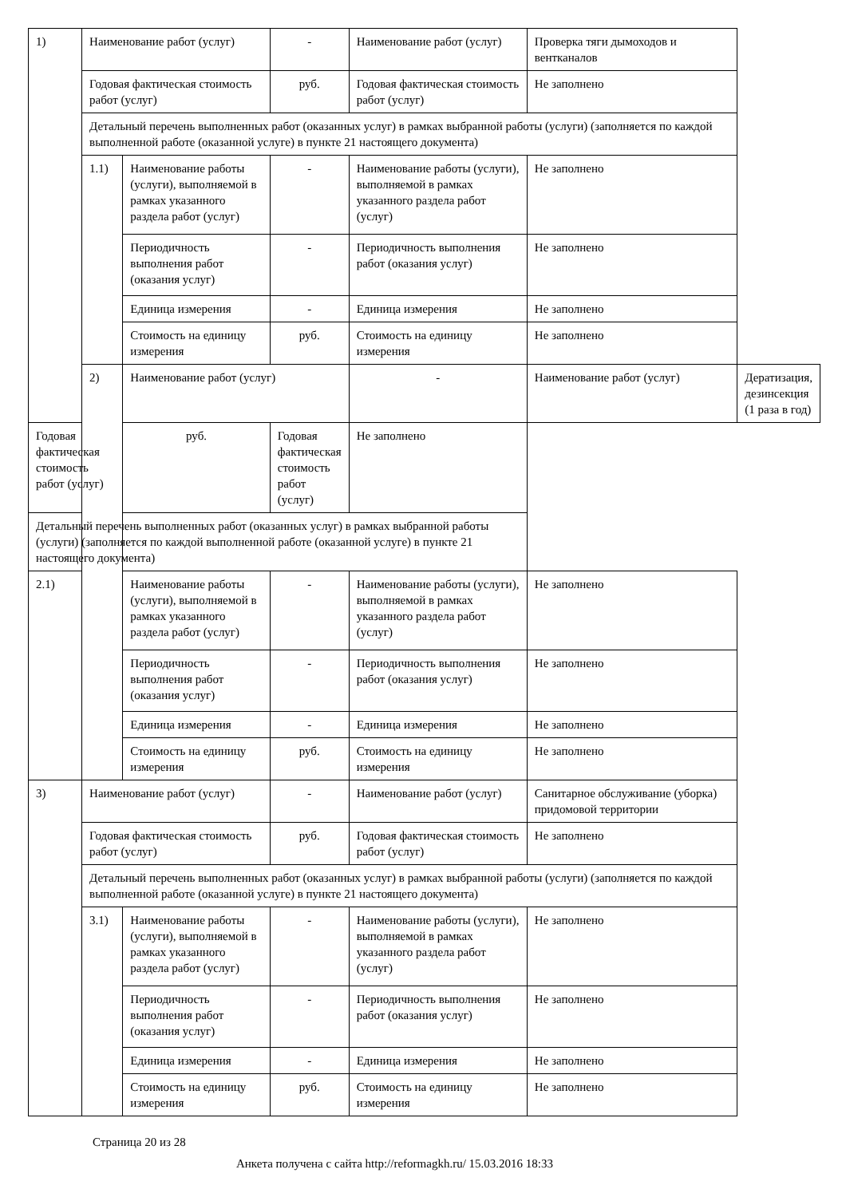| 1) | Наименование работ (услуг) | | - | Наименование работ (услуг) | Проверка тяги дымоходов и вентканалов | |
| | Годовая фактическая стоимость работ (услуг) | | руб. | Годовая фактическая стоимость работ (услуг) | Не заполнено | |
| | Детальный перечень выполненных работ (оказанных услуг) в рамках выбранной работы (услуги) (заполняется по каждой выполненной работе (оказанной услуге) в пункте 21 настоящего документа) | | | | | |
| | 1.1) | Наименование работы (услуги), выполняемой в рамках указанного раздела работ (услуг) | - | Наименование работы (услуги), выполняемой в рамках указанного раздела работ (услуг) | Не заполнено | |
| | | Периодичность выполнения работ (оказания услуг) | - | Периодичность выполнения работ (оказания услуг) | Не заполнено | |
| | | Единица измерения | - | Единица измерения | Не заполнено | |
| | | Стоимость на единицу измерения | руб. | Стоимость на единицу измерения | Не заполнено | |
| | 2) | Наименование работ (услуг) | | - | Наименование работ (услуг) | Дератизация, дезинсекция (1 раза в год) |
| Годовая фактическая стоимость работ (услуг) | | руб. | Годовая фактическая стоимость работ (услуг) | Не заполнено | | |
| Детальный перечень выполненных работ (оказанных услуг) в рамках выбранной работы (услуги) (заполняется по каждой выполненной работе (оказанной услуге) в пункте 21 настоящего документа) | | | | | | |
| 2.1) | | Наименование работы (услуги), выполняемой в рамках указанного раздела работ (услуг) | - | Наименование работы (услуги), выполняемой в рамках указанного раздела работ (услуг) | Не заполнено | |
| | | Периодичность выполнения работ (оказания услуг) | - | Периодичность выполнения работ (оказания услуг) | Не заполнено | |
| | | Единица измерения | - | Единица измерения | Не заполнено | |
| | | Стоимость на единицу измерения | руб. | Стоимость на единицу измерения | Не заполнено | |
| 3) | Наименование работ (услуг) | | - | Наименование работ (услуг) | Санитарное обслуживание (уборка) придомовой территории | |
| | Годовая фактическая стоимость работ (услуг) | | руб. | Годовая фактическая стоимость работ (услуг) | Не заполнено | |
| | Детальный перечень выполненных работ (оказанных услуг) в рамках выбранной работы (услуги) (заполняется по каждой выполненной работе (оказанной услуге) в пункте 21 настоящего документа) | | | | | |
| | 3.1) | Наименование работы (услуги), выполняемой в рамках указанного раздела работ (услуг) | - | Наименование работы (услуги), выполняемой в рамках указанного раздела работ (услуг) | Не заполнено | |
| | | Периодичность выполнения работ (оказания услуг) | - | Периодичность выполнения работ (оказания услуг) | Не заполнено | |
| | | Единица измерения | - | Единица измерения | Не заполнено | |
| | | Стоимость на единицу измерения | руб. | Стоимость на единицу измерения | Не заполнено | |
Страница 20 из 28
Анкета получена с сайта http://reformagkh.ru/ 15.03.2016 18:33